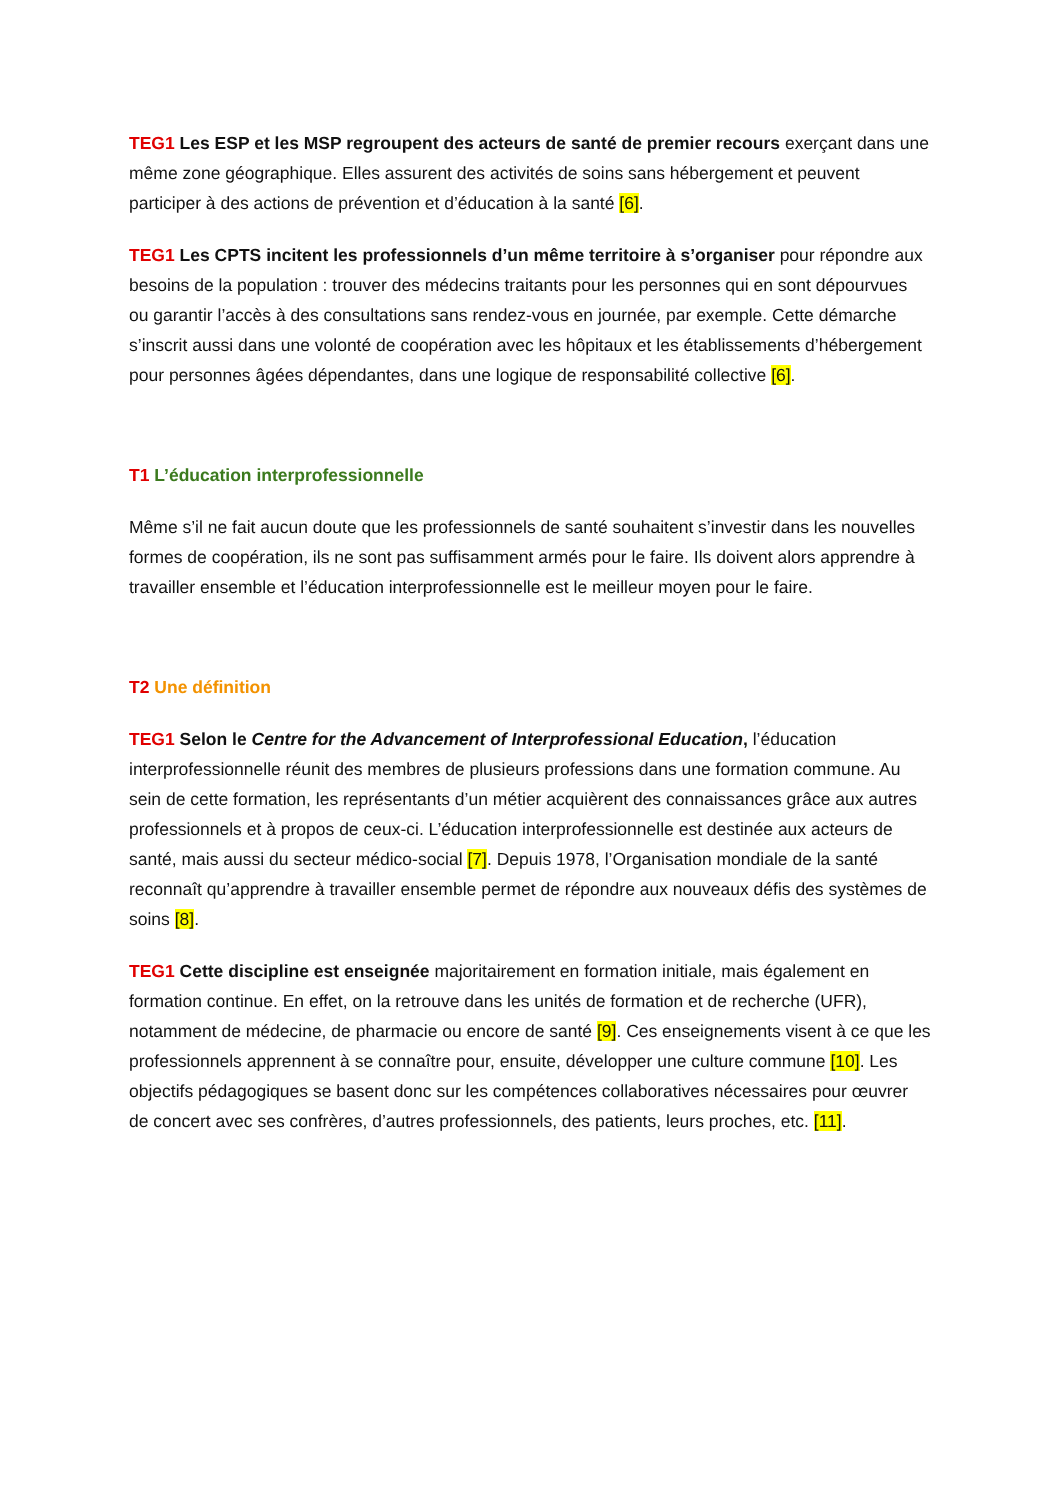TEG1 Les ESP et les MSP regroupent des acteurs de santé de premier recours exerçant dans une même zone géographique. Elles assurent des activités de soins sans hébergement et peuvent participer à des actions de prévention et d’éducation à la santé [6].
TEG1 Les CPTS incitent les professionnels d’un même territoire à s’organiser pour répondre aux besoins de la population : trouver des médecins traitants pour les personnes qui en sont dépourvues ou garantir l’accès à des consultations sans rendez-vous en journée, par exemple. Cette démarche s’inscrit aussi dans une volonté de coopération avec les hôpitaux et les établissements d’hébergement pour personnes âgées dépendantes, dans une logique de responsabilité collective [6].
T1 L’éducation interprofessionnelle
Même s’il ne fait aucun doute que les professionnels de santé souhaitent s’investir dans les nouvelles formes de coopération, ils ne sont pas suffisamment armés pour le faire. Ils doivent alors apprendre à travailler ensemble et l’éducation interprofessionnelle est le meilleur moyen pour le faire.
T2 Une définition
TEG1 Selon le Centre for the Advancement of Interprofessional Education, l’éducation interprofessionnelle réunit des membres de plusieurs professions dans une formation commune. Au sein de cette formation, les représentants d’un métier acquièrent des connaissances grâce aux autres professionnels et à propos de ceux-ci. L’éducation interprofessionnelle est destinée aux acteurs de santé, mais aussi du secteur médico-social [7]. Depuis 1978, l’Organisation mondiale de la santé reconnaît qu’apprendre à travailler ensemble permet de répondre aux nouveaux défis des systèmes de soins [8].
TEG1 Cette discipline est enseignée majoritairement en formation initiale, mais également en formation continue. En effet, on la retrouve dans les unités de formation et de recherche (UFR), notamment de médecine, de pharmacie ou encore de santé [9]. Ces enseignements visent à ce que les professionnels apprennent à se connaître pour, ensuite, développer une culture commune [10]. Les objectifs pédagogiques se basent donc sur les compétences collaboratives nécessaires pour œuvrer de concert avec ses confrères, d’autres professionnels, des patients, leurs proches, etc. [11].